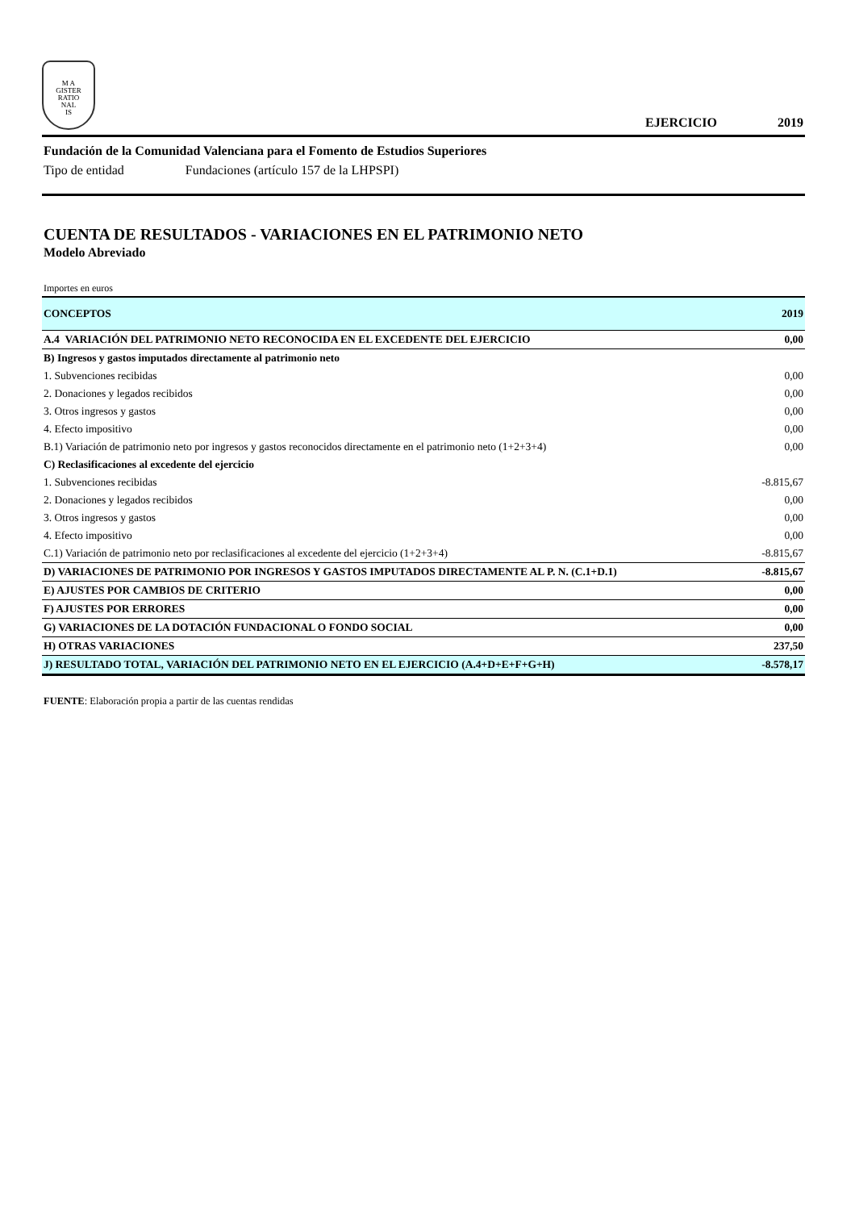M A
GISTER
RATIO
NAL
IS
EJERCICIO 2019
Fundación de la Comunidad Valenciana para el Fomento de Estudios Superiores
Tipo de entidad Fundaciones (artículo 157 de la LHPSPI)
CUENTA DE RESULTADOS - VARIACIONES EN EL PATRIMONIO NETO
Modelo Abreviado
Importes en euros
| CONCEPTOS | 2019 |
| A.4 VARIACIÓN DEL PATRIMONIO NETO RECONOCIDA EN EL EXCEDENTE DEL EJERCICIO | 0,00 |
| B) Ingresos y gastos imputados directamente al patrimonio neto | |
| 1. Subvenciones recibidas | 0,00 |
| 2. Donaciones y legados recibidos | 0,00 |
| 3. Otros ingresos y gastos | 0,00 |
| 4. Efecto impositivo | 0,00 |
| B.1) Variación de patrimonio neto por ingresos y gastos reconocidos directamente en el patrimonio neto (1+2+3+4) | 0,00 |
| C) Reclasificaciones al excedente del ejercicio | |
| 1. Subvenciones recibidas | -8.815,67 |
| 2. Donaciones y legados recibidos | 0,00 |
| 3. Otros ingresos y gastos | 0,00 |
| 4. Efecto impositivo | 0,00 |
| C.1) Variación de patrimonio neto por reclasificaciones al excedente del ejercicio (1+2+3+4) | -8.815,67 |
| D) VARIACIONES DE PATRIMONIO POR INGRESOS Y GASTOS IMPUTADOS DIRECTAMENTE AL P. N. (C.1+D.1) | -8.815,67 |
| E) AJUSTES POR CAMBIOS DE CRITERIO | 0,00 |
| F) AJUSTES POR ERRORES | 0,00 |
| G) VARIACIONES DE LA DOTACIÓN FUNDACIONAL O FONDO SOCIAL | 0,00 |
| H) OTRAS VARIACIONES | 237,50 |
| J) RESULTADO TOTAL, VARIACIÓN DEL PATRIMONIO NETO EN EL EJERCICIO (A.4+D+E+F+G+H) | -8.578,17 |
FUENTE: Elaboración propia a partir de las cuentas rendidas